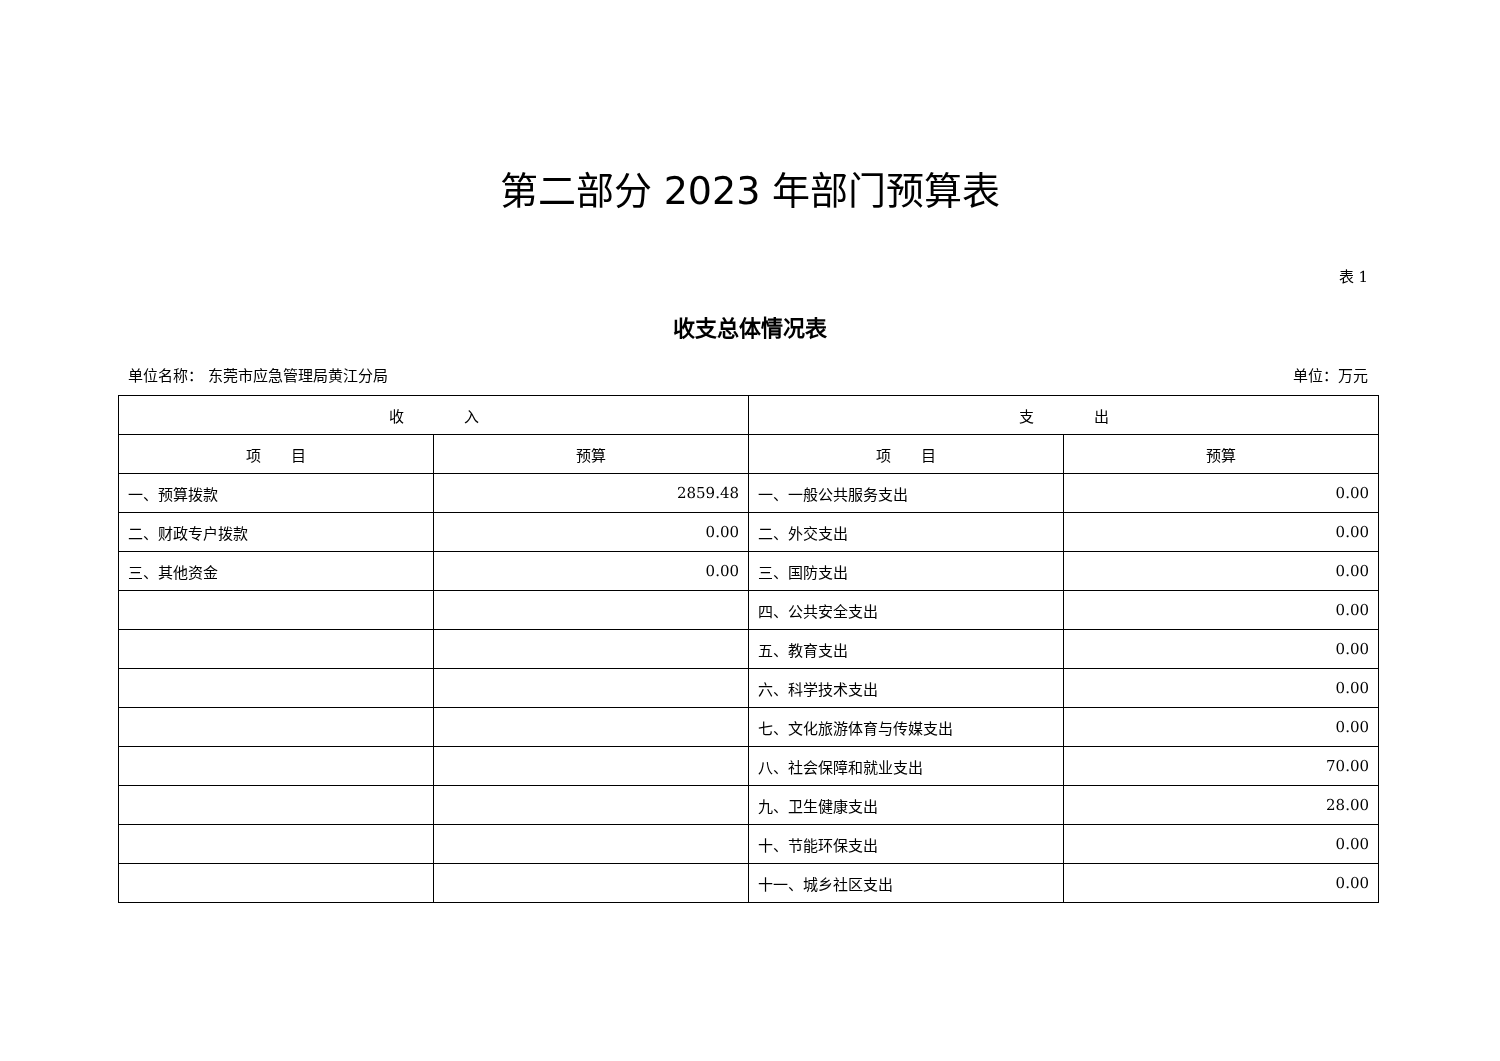第二部分 2023 年部门预算表
表 1
收支总体情况表
单位名称： 东莞市应急管理局黄江分局 单位：万元
| 收 入 | | 支 出 | |
| --- | --- | --- | --- |
| 项 目 | 预算 | 项 目 | 预算 |
| 一、预算拨款 | 2859.48 | 一、一般公共服务支出 | 0.00 |
| 二、财政专户拨款 | 0.00 | 二、外交支出 | 0.00 |
| 三、其他资金 | 0.00 | 三、国防支出 | 0.00 |
| | | 四、公共安全支出 | 0.00 |
| | | 五、教育支出 | 0.00 |
| | | 六、科学技术支出 | 0.00 |
| | | 七、文化旅游体育与传媒支出 | 0.00 |
| | | 八、社会保障和就业支出 | 70.00 |
| | | 九、卫生健康支出 | 28.00 |
| | | 十、节能环保支出 | 0.00 |
| | | 十一、城乡社区支出 | 0.00 |